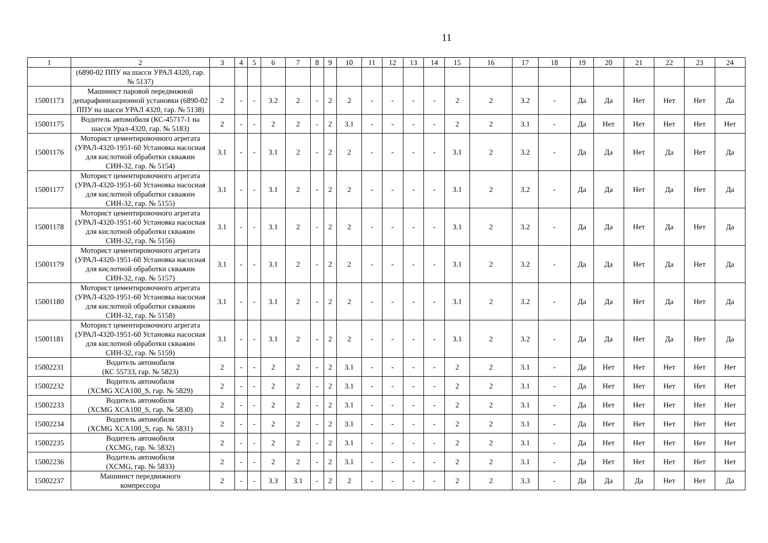11
| 1 | 2 | 3 | 4 | 5 | 6 | 7 | 8 | 9 | 10 | 11 | 12 | 13 | 14 | 15 | 16 | 17 | 18 | 19 | 20 | 21 | 22 | 23 | 24 |
| --- | --- | --- | --- | --- | --- | --- | --- | --- | --- | --- | --- | --- | --- | --- | --- | --- | --- | --- | --- | --- | --- | --- | --- |
| | (6890-02 ППУ на шасси УРАЛ 4320, гар. № 5137) | | | | | | | | | | | | | | | | | | | | | | |
| 15001173 | Машинист паровой передвижной депарафинизационной установки (6890-02 ППУ на шасси УРАЛ 4320, гар. № 5138) | 2 | - | - | 3.2 | 2 | - | 2 | 2 | - | - | - | - | 2 | 2 | 3.2 | - | Да | Да | Нет | Нет | Нет | Да |
| 15001175 | Водитель автомобиля (КС-45717-1 на шасси Урал-4320, гар. № 5183) | 2 | - | - | 2 | 2 | - | 2 | 3.1 | - | - | - | - | 2 | 2 | 3.1 | - | Да | Нет | Нет | Нет | Нет | Нет |
| 15001176 | Моторист цементировочного агрегата (УРАЛ-4320-1951-60 Установка насосная для кислотной обработки скважин СИН-32, гар. № 5154) | 3.1 | - | - | 3.1 | 2 | - | 2 | 2 | - | - | - | - | 3.1 | 2 | 3.2 | - | Да | Да | Нет | Да | Нет | Да |
| 15001177 | Моторист цементировочного агрегата (УРАЛ-4320-1951-60 Установка насосная для кислотной обработки скважин СИН-32, гар. № 5155) | 3.1 | - | - | 3.1 | 2 | - | 2 | 2 | - | - | - | - | 3.1 | 2 | 3.2 | - | Да | Да | Нет | Да | Нет | Да |
| 15001178 | Моторист цементировочного агрегата (УРАЛ-4320-1951-60 Установка насосная для кислотной обработки скважин СИН-32, гар. № 5156) | 3.1 | - | - | 3.1 | 2 | - | 2 | 2 | - | - | - | - | 3.1 | 2 | 3.2 | - | Да | Да | Нет | Да | Нет | Да |
| 15001179 | Моторист цементировочного агрегата (УРАЛ-4320-1951-60 Установка насосная для кислотной обработки скважин СИН-32, гар. № 5157) | 3.1 | - | - | 3.1 | 2 | - | 2 | 2 | - | - | - | - | 3.1 | 2 | 3.2 | - | Да | Да | Нет | Да | Нет | Да |
| 15001180 | Моторист цементировочного агрегата (УРАЛ-4320-1951-60 Установка насосная для кислотной обработки скважин СИН-32, гар. № 5158) | 3.1 | - | - | 3.1 | 2 | - | 2 | 2 | - | - | - | - | 3.1 | 2 | 3.2 | - | Да | Да | Нет | Да | Нет | Да |
| 15001181 | Моторист цементировочного агрегата (УРАЛ-4320-1951-60 Установка насосная для кислотной обработки скважин СИН-32, гар. № 5159) | 3.1 | - | - | 3.1 | 2 | - | 2 | 2 | - | - | - | - | 3.1 | 2 | 3.2 | - | Да | Да | Нет | Да | Нет | Да |
| 15002231 | Водитель автомобиля (КС 55733, гар. № 5823) | 2 | - | - | 2 | 2 | - | 2 | 3.1 | - | - | - | - | 2 | 2 | 3.1 | - | Да | Нет | Нет | Нет | Нет | Нет |
| 15002232 | Водитель автомобиля (XCMG XCA100_S, гар. № 5829) | 2 | - | - | 2 | 2 | - | 2 | 3.1 | - | - | - | - | 2 | 2 | 3.1 | - | Да | Нет | Нет | Нет | Нет | Нет |
| 15002233 | Водитель автомобиля (XCMG XCA100_S, гар. № 5830) | 2 | - | - | 2 | 2 | - | 2 | 3.1 | - | - | - | - | 2 | 2 | 3.1 | - | Да | Нет | Нет | Нет | Нет | Нет |
| 15002234 | Водитель автомобиля (XCMG XCA100_S, гар. № 5831) | 2 | - | - | 2 | 2 | - | 2 | 3.1 | - | - | - | - | 2 | 2 | 3.1 | - | Да | Нет | Нет | Нет | Нет | Нет |
| 15002235 | Водитель автомобиля (XCMG, гар. № 5832) | 2 | - | - | 2 | 2 | - | 2 | 3.1 | - | - | - | - | 2 | 2 | 3.1 | - | Да | Нет | Нет | Нет | Нет | Нет |
| 15002236 | Водитель автомобиля (XCMG, гар. № 5833) | 2 | - | - | 2 | 2 | - | 2 | 3.1 | - | - | - | - | 2 | 2 | 3.1 | - | Да | Нет | Нет | Нет | Нет | Нет |
| 15002237 | Машинист передвижного компрессора | 2 | - | - | 3.3 | 3.1 | - | 2 | 2 | - | - | - | - | 2 | 2 | 3.3 | - | Да | Да | Да | Нет | Нет | Да |